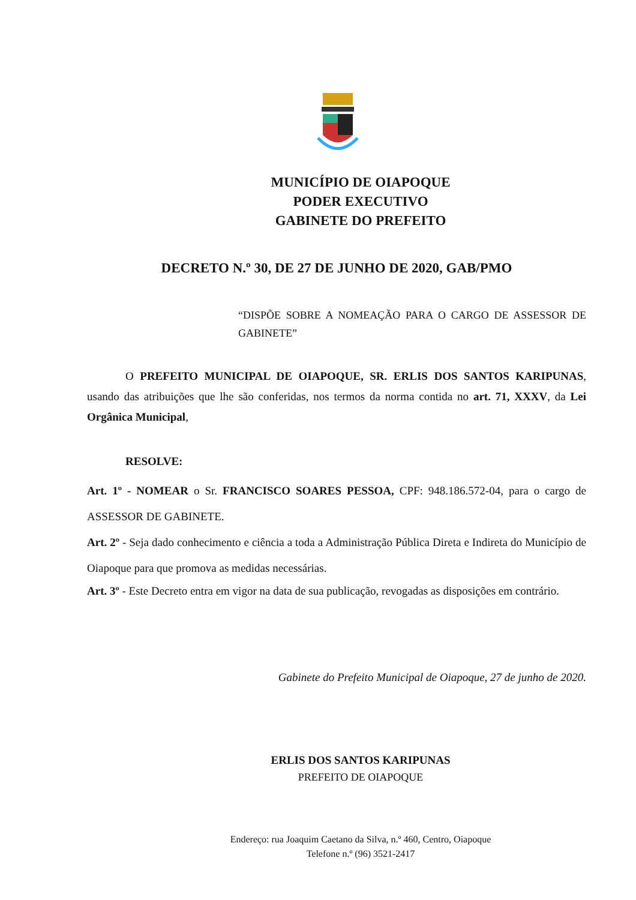MUNICÍPIO DE OIAPOQUE
PODER EXECUTIVO
GABINETE DO PREFEITO
DECRETO N.º 30, DE 27 DE JUNHO DE 2020, GAB/PMO
“DISPÕE SOBRE A NOMEAÇÃO PARA O CARGO DE ASSESSOR DE GABINETE”
O PREFEITO MUNICIPAL DE OIAPOQUE, SR. ERLIS DOS SANTOS KARIPUNAS, usando das atribuições que lhe são conferidas, nos termos da norma contida no art. 71, XXXV, da Lei Orgânica Municipal,
RESOLVE:
Art. 1º - NOMEAR o Sr. FRANCISCO SOARES PESSOA, CPF: 948.186.572-04, para o cargo de ASSESSOR DE GABINETE.
Art. 2º - Seja dado conhecimento e ciência a toda a Administração Pública Direta e Indireta do Município de Oiapoque para que promova as medidas necessárias.
Art. 3º - Este Decreto entra em vigor na data de sua publicação, revogadas as disposições em contrário.
Gabinete do Prefeito Municipal de Oiapoque, 27 de junho de 2020.
ERLIS DOS SANTOS KARIPUNAS
PREFEITO DE OIAPOQUE
Endereço: rua Joaquim Caetano da Silva, n.º 460, Centro, Oiapoque
Telefone n.º (96) 3521-2417